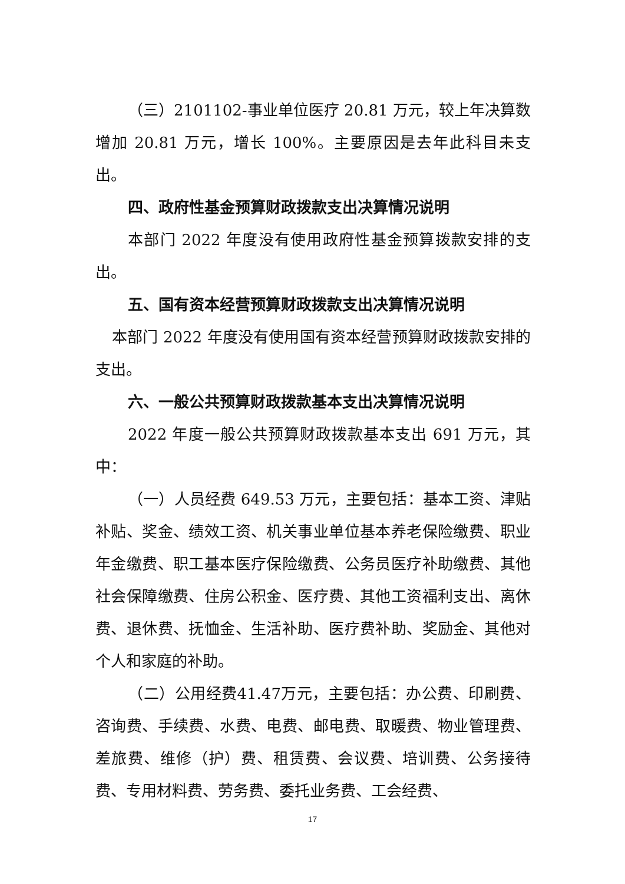（三）2101102-事业单位医疗 20.81 万元，较上年决算数增加 20.81 万元，增长 100%。主要原因是去年此科目未支出。
四、政府性基金预算财政拨款支出决算情况说明
本部门 2022 年度没有使用政府性基金预算拨款安排的支出。
五、国有资本经营预算财政拨款支出决算情况说明
本部门 2022 年度没有使用国有资本经营预算财政拨款安排的支出。
六、一般公共预算财政拨款基本支出决算情况说明
2022 年度一般公共预算财政拨款基本支出 691 万元，其中：
（一）人员经费 649.53 万元，主要包括：基本工资、津贴补贴、奖金、绩效工资、机关事业单位基本养老保险缴费、职业年金缴费、职工基本医疗保险缴费、公务员医疗补助缴费、其他社会保障缴费、住房公积金、医疗费、其他工资福利支出、离休费、退休费、抚恤金、生活补助、医疗费补助、奖励金、其他对个人和家庭的补助。
（二）公用经费41.47万元，主要包括：办公费、印刷费、咨询费、手续费、水费、电费、邮电费、取暖费、物业管理费、差旅费、维修（护）费、租赁费、会议费、培训费、公务接待费、专用材料费、劳务费、委托业务费、工会经费、
17